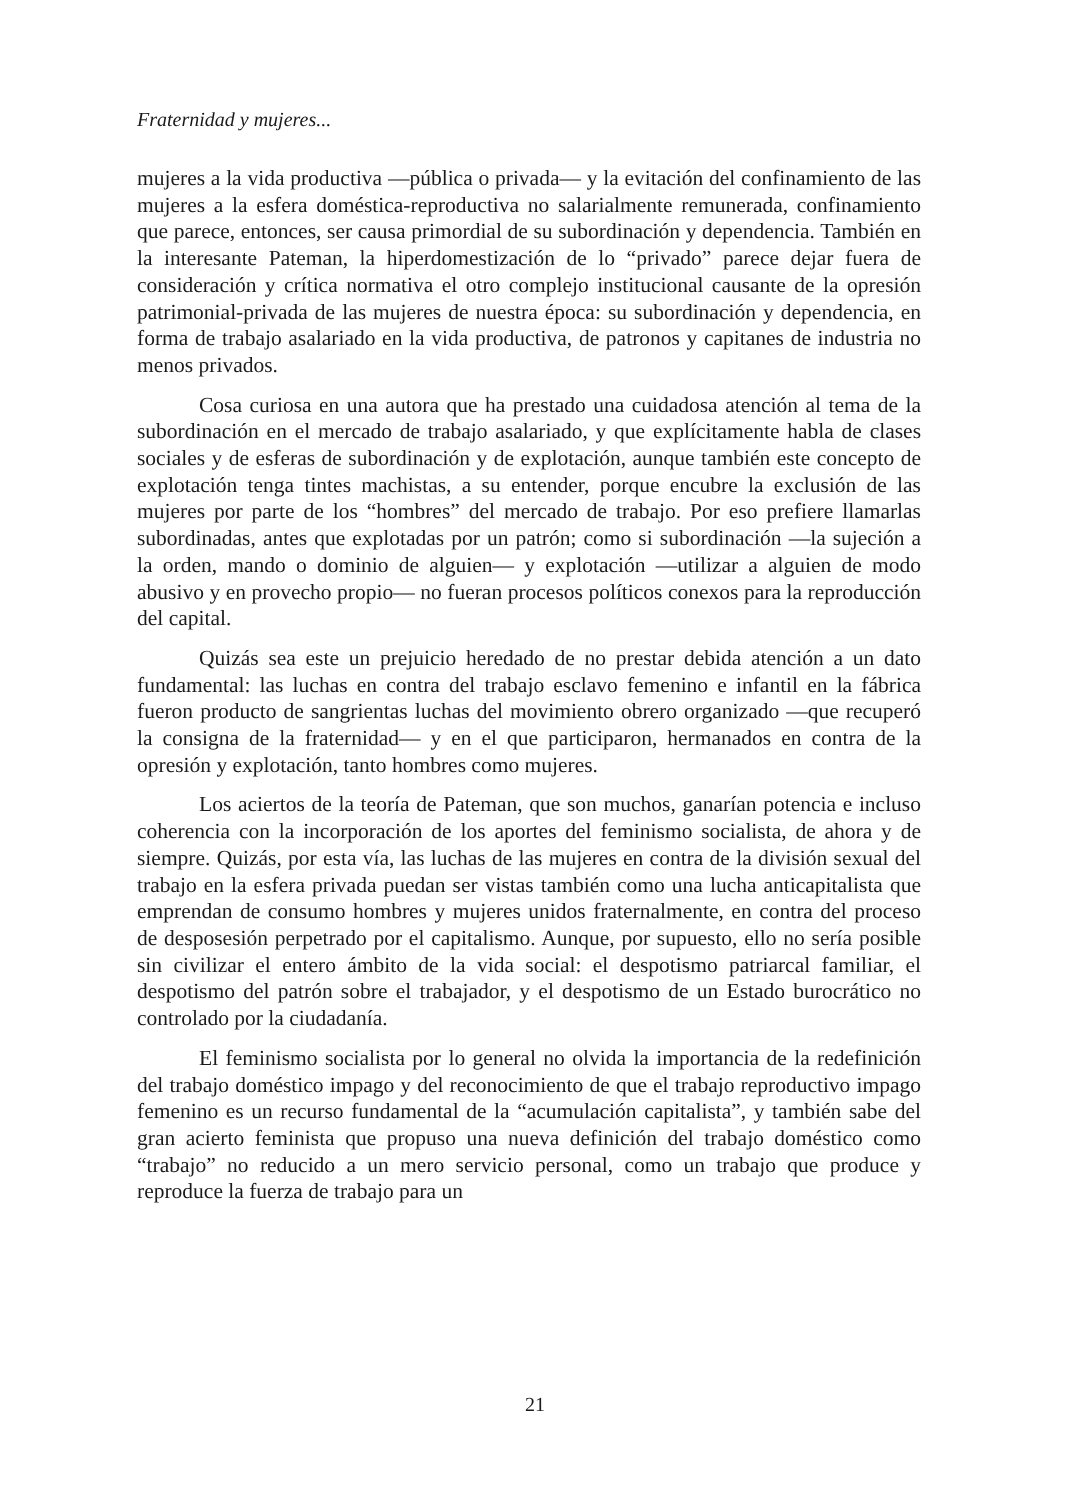Fraternidad y mujeres...
mujeres a la vida productiva —pública o privada— y la evitación del confinamiento de las mujeres a la esfera doméstica-reproductiva no salarialmente remunerada, confinamiento que parece, entonces, ser causa primordial de su subordinación y dependencia. También en la interesante Pateman, la hiperdomestización de lo “privado” parece dejar fuera de consideración y crítica normativa el otro complejo institucional causante de la opresión patrimonial-privada de las mujeres de nuestra época: su subordinación y dependencia, en forma de trabajo asalariado en la vida productiva, de patronos y capitanes de industria no menos privados.
Cosa curiosa en una autora que ha prestado una cuidadosa atención al tema de la subordinación en el mercado de trabajo asalariado, y que explícitamente habla de clases sociales y de esferas de subordinación y de explotación, aunque también este concepto de explotación tenga tintes machistas, a su entender, porque encubre la exclusión de las mujeres por parte de los “hombres” del mercado de trabajo. Por eso prefiere llamarlas subordinadas, antes que explotadas por un patrón; como si subordinación —la sujeción a la orden, mando o dominio de alguien— y explotación —utilizar a alguien de modo abusivo y en provecho propio— no fueran procesos políticos conexos para la reproducción del capital.
Quizás sea este un prejuicio heredado de no prestar debida atención a un dato fundamental: las luchas en contra del trabajo esclavo femenino e infantil en la fábrica fueron producto de sangrientas luchas del movimiento obrero organizado —que recuperó la consigna de la fraternidad— y en el que participaron, hermanados en contra de la opresión y explotación, tanto hombres como mujeres.
Los aciertos de la teoría de Pateman, que son muchos, ganarían potencia e incluso coherencia con la incorporación de los aportes del feminismo socialista, de ahora y de siempre. Quizás, por esta vía, las luchas de las mujeres en contra de la división sexual del trabajo en la esfera privada puedan ser vistas también como una lucha anticapitalista que emprendan de consumo hombres y mujeres unidos fraternalmente, en contra del proceso de desposesión perpetrado por el capitalismo. Aunque, por supuesto, ello no sería posible sin civilizar el entero ámbito de la vida social: el despotismo patriarcal familiar, el despotismo del patrón sobre el trabajador, y el despotismo de un Estado burocrático no controlado por la ciudadanía.
El feminismo socialista por lo general no olvida la importancia de la redefinición del trabajo doméstico impago y del reconocimiento de que el trabajo reproductivo impago femenino es un recurso fundamental de la “acumulación capitalista”, y también sabe del gran acierto feminista que propuso una nueva definición del trabajo doméstico como “trabajo” no reducido a un mero servicio personal, como un trabajo que produce y reproduce la fuerza de trabajo para un
21